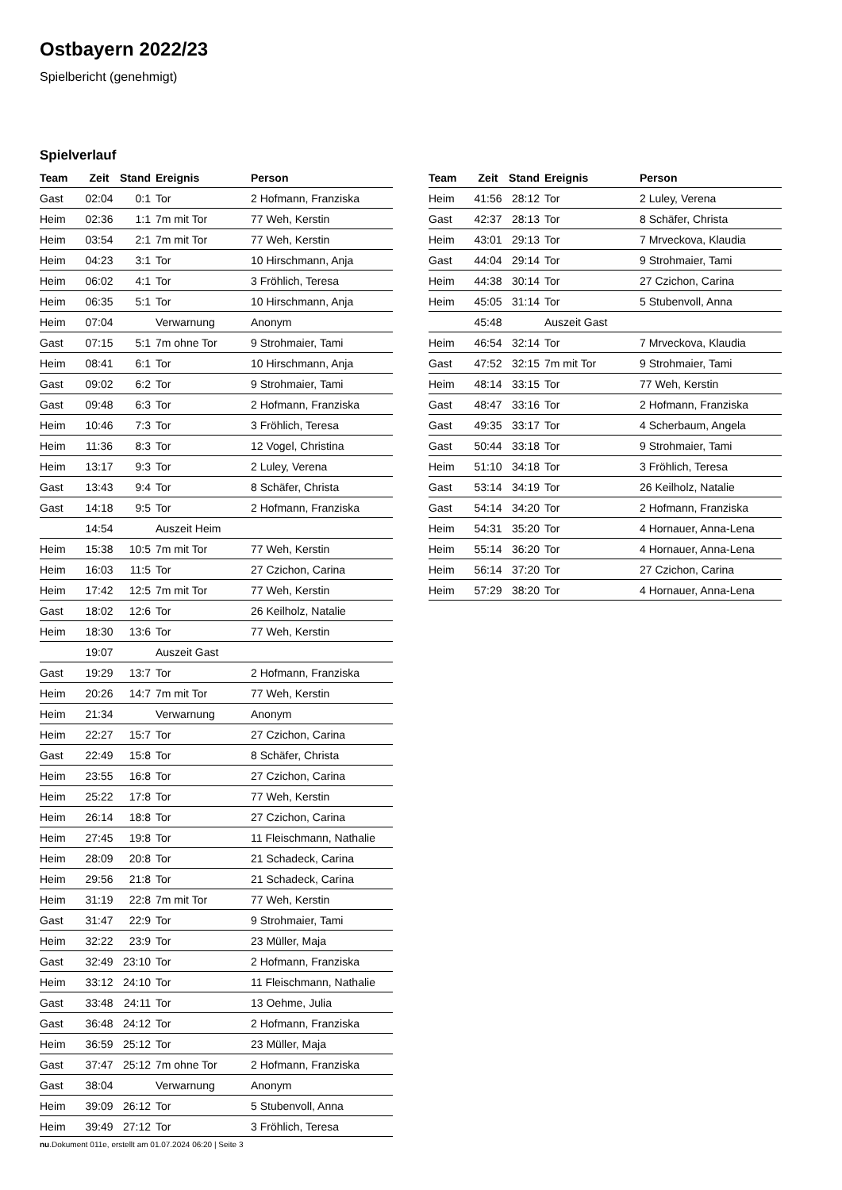Ostbayern 2022/23
Spielbericht (genehmigt)
Spielverlauf
| Team | Zeit | Stand | Ereignis | Person |
| --- | --- | --- | --- | --- |
| Gast | 02:04 | 0:1 | Tor | 2 Hofmann, Franziska |
| Heim | 02:36 | 1:1 | 7m mit Tor | 77 Weh, Kerstin |
| Heim | 03:54 | 2:1 | 7m mit Tor | 77 Weh, Kerstin |
| Heim | 04:23 | 3:1 | Tor | 10 Hirschmann, Anja |
| Heim | 06:02 | 4:1 | Tor | 3 Fröhlich, Teresa |
| Heim | 06:35 | 5:1 | Tor | 10 Hirschmann, Anja |
| Heim | 07:04 | | Verwarnung | Anonym |
| Gast | 07:15 | 5:1 | 7m ohne Tor | 9 Strohmaier, Tami |
| Heim | 08:41 | 6:1 | Tor | 10 Hirschmann, Anja |
| Gast | 09:02 | 6:2 | Tor | 9 Strohmaier, Tami |
| Gast | 09:48 | 6:3 | Tor | 2 Hofmann, Franziska |
| Heim | 10:46 | 7:3 | Tor | 3 Fröhlich, Teresa |
| Heim | 11:36 | 8:3 | Tor | 12 Vogel, Christina |
| Heim | 13:17 | 9:3 | Tor | 2 Luley, Verena |
| Gast | 13:43 | 9:4 | Tor | 8 Schäfer, Christa |
| Gast | 14:18 | 9:5 | Tor | 2 Hofmann, Franziska |
| | 14:54 | | Auszeit Heim | |
| Heim | 15:38 | 10:5 | 7m mit Tor | 77 Weh, Kerstin |
| Heim | 16:03 | 11:5 | Tor | 27 Czichon, Carina |
| Heim | 17:42 | 12:5 | 7m mit Tor | 77 Weh, Kerstin |
| Gast | 18:02 | 12:6 | Tor | 26 Keilholz, Natalie |
| Heim | 18:30 | 13:6 | Tor | 77 Weh, Kerstin |
| | 19:07 | | Auszeit Gast | |
| Gast | 19:29 | 13:7 | Tor | 2 Hofmann, Franziska |
| Heim | 20:26 | 14:7 | 7m mit Tor | 77 Weh, Kerstin |
| Heim | 21:34 | | Verwarnung | Anonym |
| Heim | 22:27 | 15:7 | Tor | 27 Czichon, Carina |
| Gast | 22:49 | 15:8 | Tor | 8 Schäfer, Christa |
| Heim | 23:55 | 16:8 | Tor | 27 Czichon, Carina |
| Heim | 25:22 | 17:8 | Tor | 77 Weh, Kerstin |
| Heim | 26:14 | 18:8 | Tor | 27 Czichon, Carina |
| Heim | 27:45 | 19:8 | Tor | 11 Fleischmann, Nathalie |
| Heim | 28:09 | 20:8 | Tor | 21 Schadeck, Carina |
| Heim | 29:56 | 21:8 | Tor | 21 Schadeck, Carina |
| Heim | 31:19 | 22:8 | 7m mit Tor | 77 Weh, Kerstin |
| Gast | 31:47 | 22:9 | Tor | 9 Strohmaier, Tami |
| Heim | 32:22 | 23:9 | Tor | 23 Müller, Maja |
| Gast | 32:49 | 23:10 | Tor | 2 Hofmann, Franziska |
| Heim | 33:12 | 24:10 | Tor | 11 Fleischmann, Nathalie |
| Gast | 33:48 | 24:11 | Tor | 13 Oehme, Julia |
| Gast | 36:48 | 24:12 | Tor | 2 Hofmann, Franziska |
| Heim | 36:59 | 25:12 | Tor | 23 Müller, Maja |
| Gast | 37:47 | 25:12 | 7m ohne Tor | 2 Hofmann, Franziska |
| Gast | 38:04 | | Verwarnung | Anonym |
| Heim | 39:09 | 26:12 | Tor | 5 Stubenvoll, Anna |
| Heim | 39:49 | 27:12 | Tor | 3 Fröhlich, Teresa |
| Team | Zeit | Stand | Ereignis | Person |
| --- | --- | --- | --- | --- |
| Heim | 41:56 | 28:12 | Tor | 2 Luley, Verena |
| Gast | 42:37 | 28:13 | Tor | 8 Schäfer, Christa |
| Heim | 43:01 | 29:13 | Tor | 7 Mrveckova, Klaudia |
| Gast | 44:04 | 29:14 | Tor | 9 Strohmaier, Tami |
| Heim | 44:38 | 30:14 | Tor | 27 Czichon, Carina |
| Heim | 45:05 | 31:14 | Tor | 5 Stubenvoll, Anna |
| | 45:48 | | Auszeit Gast | |
| Heim | 46:54 | 32:14 | Tor | 7 Mrveckova, Klaudia |
| Gast | 47:52 | 32:15 | 7m mit Tor | 9 Strohmaier, Tami |
| Heim | 48:14 | 33:15 | Tor | 77 Weh, Kerstin |
| Gast | 48:47 | 33:16 | Tor | 2 Hofmann, Franziska |
| Gast | 49:35 | 33:17 | Tor | 4 Scherbaum, Angela |
| Gast | 50:44 | 33:18 | Tor | 9 Strohmaier, Tami |
| Heim | 51:10 | 34:18 | Tor | 3 Fröhlich, Teresa |
| Gast | 53:14 | 34:19 | Tor | 26 Keilholz, Natalie |
| Gast | 54:14 | 34:20 | Tor | 2 Hofmann, Franziska |
| Heim | 54:31 | 35:20 | Tor | 4 Hornauer, Anna-Lena |
| Heim | 55:14 | 36:20 | Tor | 4 Hornauer, Anna-Lena |
| Heim | 56:14 | 37:20 | Tor | 27 Czichon, Carina |
| Heim | 57:29 | 38:20 | Tor | 4 Hornauer, Anna-Lena |
nu.Dokument 011e, erstellt am 01.07.2024 06:20 | Seite 3